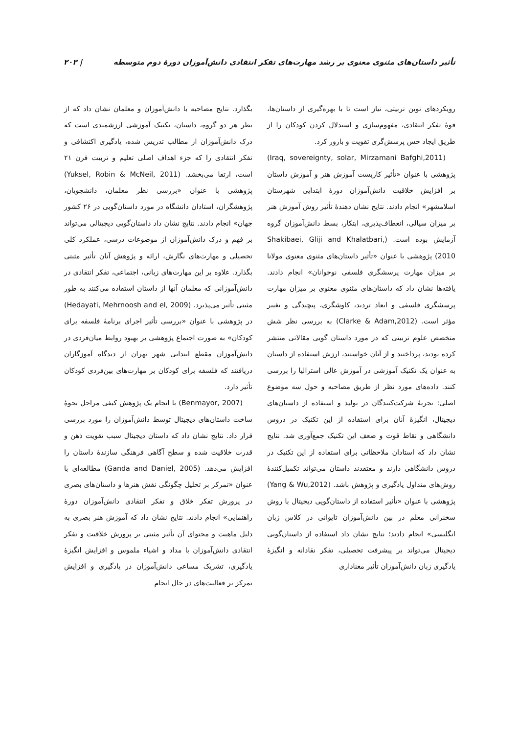تأثیر داستان‌های مثنوی معنوی بر رشد مهارت‌های تفکر انتقادی دانش‌آموزان دورهٔ دوم متوسطه | ۲۰۳
رویکردهای نوین تربیتی، نیاز است تا با بهره‌گیری از داستان‌ها، قوهٔ تفکر انتقادی، مفهوم‌سازی و استدلال کردن کودکان را از طریق ایجاد حس پرسش‌گری تقویت و بارور کرد.
(Iraq, sovereignty, solar, Mirzamani Bafghi,2011) پژوهشی با عنوان «تأثیر کاربست آموزش هنر و آموزش داستان بر افزایش خلاقیت دانش‌آموزان دورهٔ ابتدایی شهرستان اسلامشهر» انجام دادند. نتایج نشان دهندهٔ تأثیر روش آموزش هنر بر میزان سیالی، انعطاف‌پذیری، ابتکار، بسط دانش‌آموزان گروه آزمایش بوده است. (Shakibaei, Gliji and Khalatbari, 2010) پژوهشی با عنوان «تأثیر داستان‌های مثنوی معنوی مولانا بر میزان مهارت پرسشگری فلسفی نوجوانان» انجام دادند. یافته‌ها نشان داد که داستان‌های مثنوی معنوی بر میزان مهارت پرسشگری فلسفی و ابعاد تردید، کاوشگری، پیچیدگی و تغییر مؤثر است. (Clarke & Adam,2012) به بررسی نظر شش متخصص علوم تربیتی که در مورد داستان گویی مقالاتی منتشر کرده بودند، پرداختند و از آنان خواستند، ارزش استفاده از داستان به عنوان یک تکنیک آموزشی در آموزش عالی استرالیا را بررسی کنند. داده‌های مورد نظر از طریق مصاحبه و حول سه موضوع اصلی: تجربهٔ شرکت‌کنندگان در تولید و استفاده از داستان‌های دیجیتال، انگیزهٔ آنان برای استفاده از این تکنیک در دروس دانشگاهی و نقاط قوت و ضعف این تکنیک جمع‌آوری شد. نتایج نشان داد که استادان ملاحظاتی برای استفاده از این تکنیک در دروس دانشگاهی دارند و معتقدند داستان می‌تواند تکمیل‌کنندهٔ روش‌های متداول یادگیری و پژوهش باشد. (Yang & Wu,2012) پژوهشی با عنوان «تأثیر استفاده از داستان‌گویی دیجیتال با روش سخنرانی معلم در بین دانش‌آموزان تایوانی در کلاس زبان انگلیسی» انجام دادند؛ نتایج نشان داد استفاده از داستان‌گویی دیجیتال می‌تواند بر پیشرفت تحصیلی، تفکر نقادانه و انگیزهٔ یادگیری زبان دانش‌آموزان تأثیر معناداری
بگذارد. نتایج مصاحبه با دانش‌آموزان و معلمان نشان داد که از نظر هر دو گروه، داستان، تکنیک آموزشی ارزشمندی است که درک دانش‌آموزان از مطالب تدریس شده، یادگیری اکتشافی و تفکر انتقادی را که جزء اهداف اصلی تعلیم و تربیت قرن ۲۱ است، ارتقا می‌بخشد. (Yuksel, Robin & McNeil, 2011) پژوهشی با عنوان «بررسی نظر معلمان، دانشجویان، پژوهشگران، استادان دانشگاه در مورد داستان‌گویی در ۲۶ کشور جهان» انجام دادند. نتایج نشان داد داستان‌گویی دیجیتالی می‌تواند بر فهم و درک دانش‌آموزان از موضوعات درسی، عملکرد کلی تحصیلی و مهارت‌های نگارش، ارائه و پژوهش آنان تأثیر مثبتی بگذارد. علاوه بر این مهارت‌های زبانی، اجتماعی، تفکر انتقادی در دانش‌آموزانی که معلمان آنها از داستان استفاده می‌کنند به طور مثبتی تأثیر می‌پذیرد. (Hedayati, Mehrnoosh and el, 2009) در پژوهشی با عنوان «بررسی تأثیر اجرای برنامهٔ فلسفه برای کودکان» به صورت اجتماع پژوهشی بر بهبود روابط میان‌فردی در دانش‌آموزان مقطع ابتدایی شهر تهران از دیدگاه آموزگاران دریافتند که فلسفه برای کودکان بر مهارت‌های بین‌فردی کودکان تأثیر دارد.
(Benmayor, 2007) با انجام یک پژوهش کیفی مراحل نحوهٔ ساخت داستان‌های دیجیتال توسط دانش‌آموزان را مورد بررسی قرار داد. نتایج نشان داد که داستان دیجیتال سبب تقویت ذهن و قدرت خلاقیت شده و سطح آگاهی فرهنگی سازندهٔ داستان را افزایش می‌دهد. (Ganda and Daniel, 2005) مطالعه‌ای با عنوان «تمرکز بر تحلیل چگونگی نقش هنرها و داستان‌های بصری در پرورش تفکر خلاق و تفکر انتقادی دانش‌آموزان دورهٔ راهنمایی» انجام دادند. نتایج نشان داد که آموزش هنر بصری به دلیل ماهیت و محتوای آن تأثیر مثبتی بر پرورش خلاقیت و تفکر انتقادی دانش‌آموزان با مداد و اشیاء ملموس و افزایش انگیزهٔ یادگیری، تشریک مساعی دانش‌آموزان در یادگیری و افزایش تمرکز بر فعالیت‌های در حال انجام